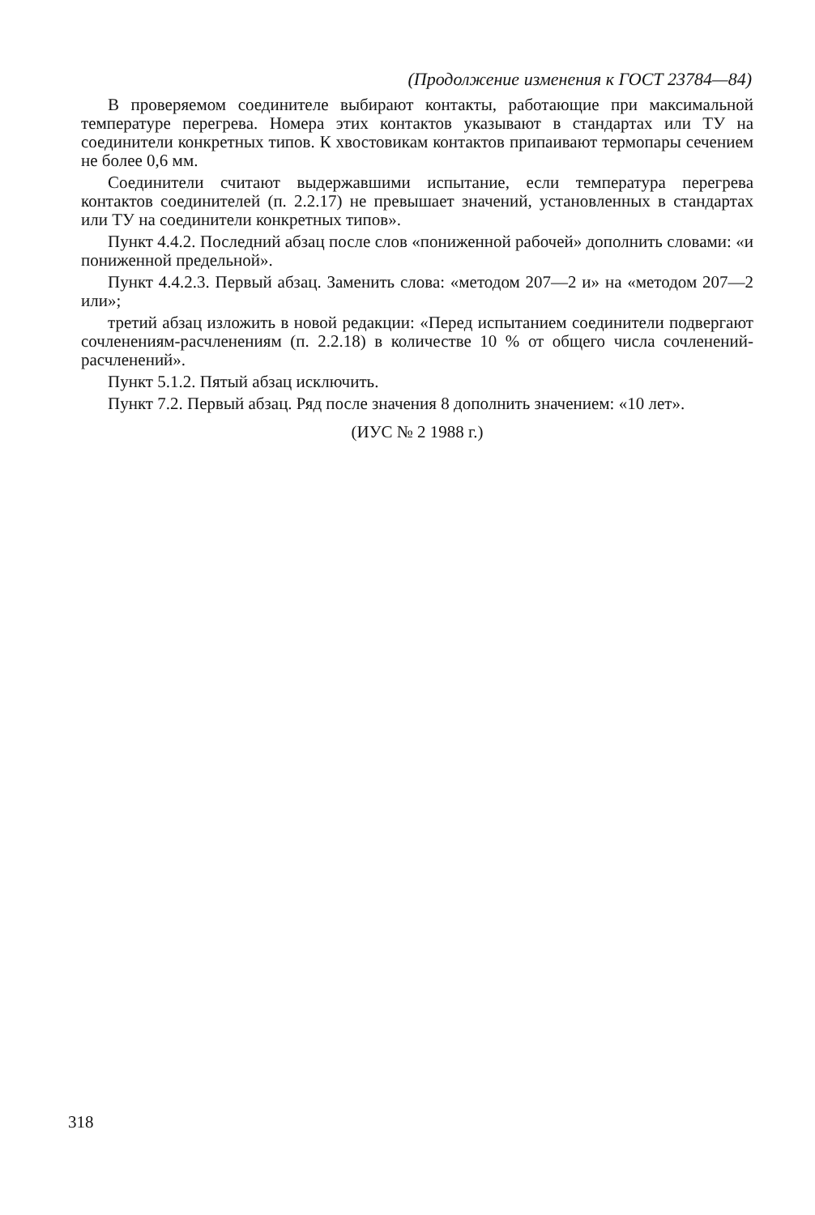(Продолжение изменения к ГОСТ 23784—84)
В проверяемом соединителе выбирают контакты, работающие при максимальной температуре перегрева. Номера этих контактов указывают в стандартах или ТУ на соединители конкретных типов. К хвостовикам контактов припаивают термопары сечением не более 0,6 мм.
Соединители считают выдержавшими испытание, если температура перегрева контактов соединителей (п. 2.2.17) не превышает значений, установленных в стандартах или ТУ на соединители конкретных типов».
Пункт 4.4.2. Последний абзац после слов «пониженной рабочей» дополнить словами: «и пониженной предельной».
Пункт 4.4.2.3. Первый абзац. Заменить слова: «методом 207—2 и» на «методом 207—2 или»;
третий абзац изложить в новой редакции: «Перед испытанием соединители подвергают сочленениям-расчленениям (п. 2.2.18) в количестве 10 % от общего числа сочленений-расчленений».
Пункт 5.1.2. Пятый абзац исключить.
Пункт 7.2. Первый абзац. Ряд после значения 8 дополнить значением: «10 лет».
(ИУС № 2 1988 г.)
318